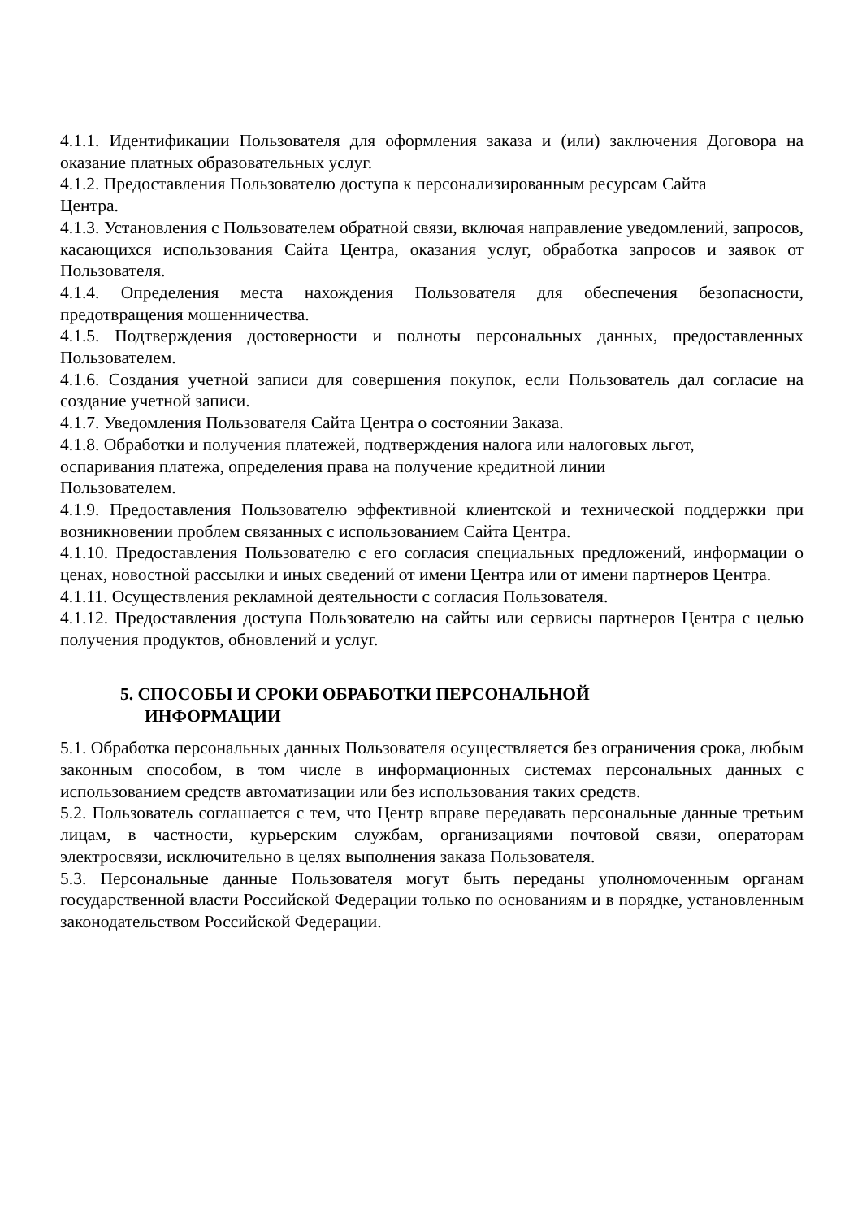4.1.1. Идентификации Пользователя для оформления заказа и (или) заключения Договора на оказание платных образовательных услуг.
4.1.2. Предоставления Пользователю доступа к персонализированным ресурсам Сайта
Центра.
4.1.3. Установления с Пользователем обратной связи, включая направление уведомлений, запросов, касающихся использования Сайта Центра, оказания услуг, обработка запросов и заявок от Пользователя.
4.1.4. Определения места нахождения Пользователя для обеспечения безопасности, предотвращения мошенничества.
4.1.5. Подтверждения достоверности и полноты персональных данных, предоставленных Пользователем.
4.1.6. Создания учетной записи для совершения покупок, если Пользователь дал согласие на создание учетной записи.
4.1.7. Уведомления Пользователя Сайта Центра о состоянии Заказа.
4.1.8. Обработки и получения платежей, подтверждения налога или налоговых льгот,
оспаривания платежа, определения права на получение кредитной линии
Пользователем.
4.1.9. Предоставления Пользователю эффективной клиентской и технической поддержки при возникновении проблем связанных с использованием Сайта Центра.
4.1.10. Предоставления Пользователю с его согласия специальных предложений, информации о ценах, новостной рассылки и иных сведений от имени Центра или от имени партнеров Центра.
4.1.11. Осуществления рекламной деятельности с согласия Пользователя.
4.1.12. Предоставления доступа Пользователю на сайты или сервисы партнеров Центра с целью получения продуктов, обновлений и услуг.
5. СПОСОБЫ И СРОКИ ОБРАБОТКИ ПЕРСОНАЛЬНОЙ
ИНФОРМАЦИИ
5.1. Обработка персональных данных Пользователя осуществляется без ограничения срока, любым законным способом, в том числе в информационных системах персональных данных с использованием средств автоматизации или без использования таких средств.
5.2. Пользователь соглашается с тем, что Центр вправе передавать персональные данные третьим лицам, в частности, курьерским службам, организациями почтовой связи, операторам электросвязи, исключительно в целях выполнения заказа Пользователя.
5.3. Персональные данные Пользователя могут быть переданы уполномоченным органам государственной власти Российской Федерации только по основаниям и в порядке, установленным законодательством Российской Федерации.